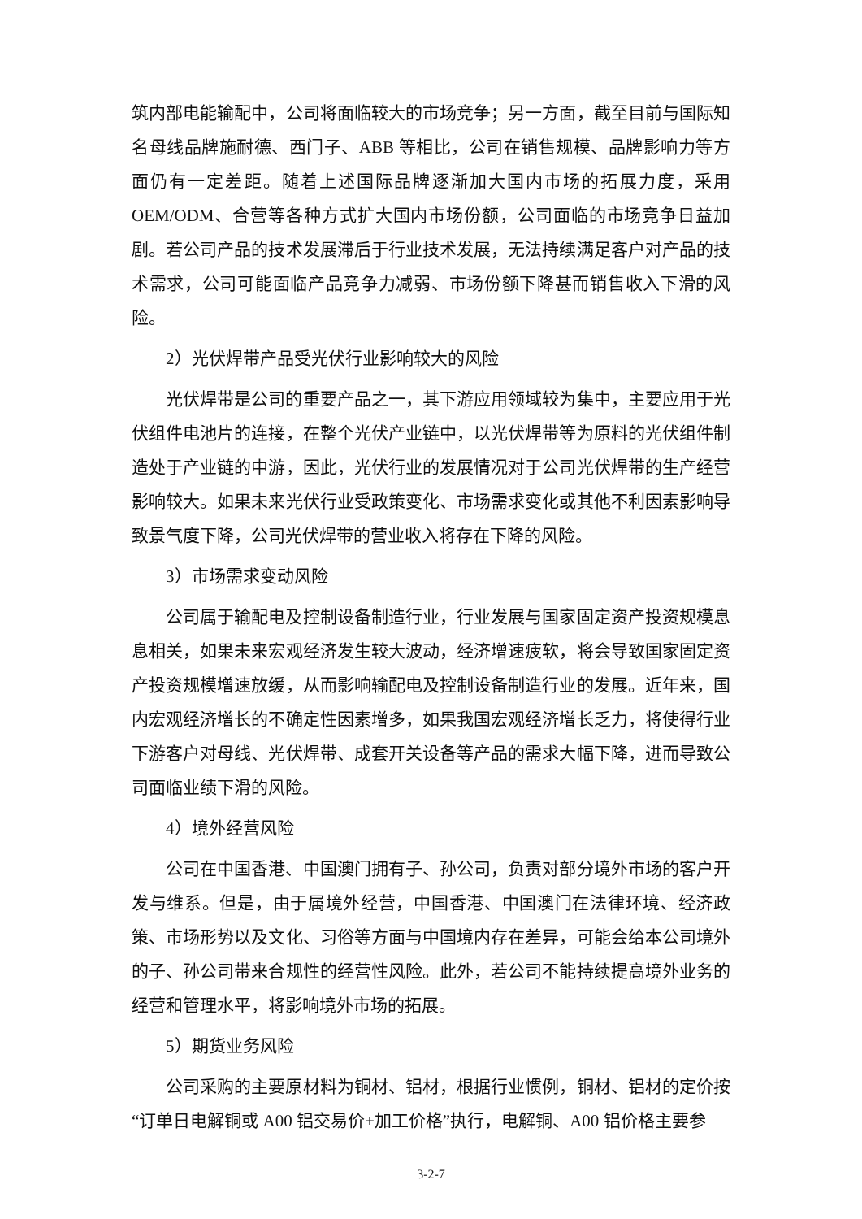筑内部电能输配中，公司将面临较大的市场竞争；另一方面，截至目前与国际知名母线品牌施耐德、西门子、ABB 等相比，公司在销售规模、品牌影响力等方面仍有一定差距。随着上述国际品牌逐渐加大国内市场的拓展力度，采用 OEM/ODM、合营等各种方式扩大国内市场份额，公司面临的市场竞争日益加剧。若公司产品的技术发展滞后于行业技术发展，无法持续满足客户对产品的技术需求，公司可能面临产品竞争力减弱、市场份额下降甚而销售收入下滑的风险。
2）光伏焊带产品受光伏行业影响较大的风险
光伏焊带是公司的重要产品之一，其下游应用领域较为集中，主要应用于光伏组件电池片的连接，在整个光伏产业链中，以光伏焊带等为原料的光伏组件制造处于产业链的中游，因此，光伏行业的发展情况对于公司光伏焊带的生产经营影响较大。如果未来光伏行业受政策变化、市场需求变化或其他不利因素影响导致景气度下降，公司光伏焊带的营业收入将存在下降的风险。
3）市场需求变动风险
公司属于输配电及控制设备制造行业，行业发展与国家固定资产投资规模息息相关，如果未来宏观经济发生较大波动，经济增速疲软，将会导致国家固定资产投资规模增速放缓，从而影响输配电及控制设备制造行业的发展。近年来，国内宏观经济增长的不确定性因素增多，如果我国宏观经济增长乏力，将使得行业下游客户对母线、光伏焊带、成套开关设备等产品的需求大幅下降，进而导致公司面临业绩下滑的风险。
4）境外经营风险
公司在中国香港、中国澳门拥有子、孙公司，负责对部分境外市场的客户开发与维系。但是，由于属境外经营，中国香港、中国澳门在法律环境、经济政策、市场形势以及文化、习俗等方面与中国境内存在差异，可能会给本公司境外的子、孙公司带来合规性的经营性风险。此外，若公司不能持续提高境外业务的经营和管理水平，将影响境外市场的拓展。
5）期货业务风险
公司采购的主要原材料为铜材、铝材，根据行业惯例，铜材、铝材的定价按“订单日电解铜或 A00 铝交易价+加工价格”执行，电解铜、A00 铝价格主要参
3-2-7